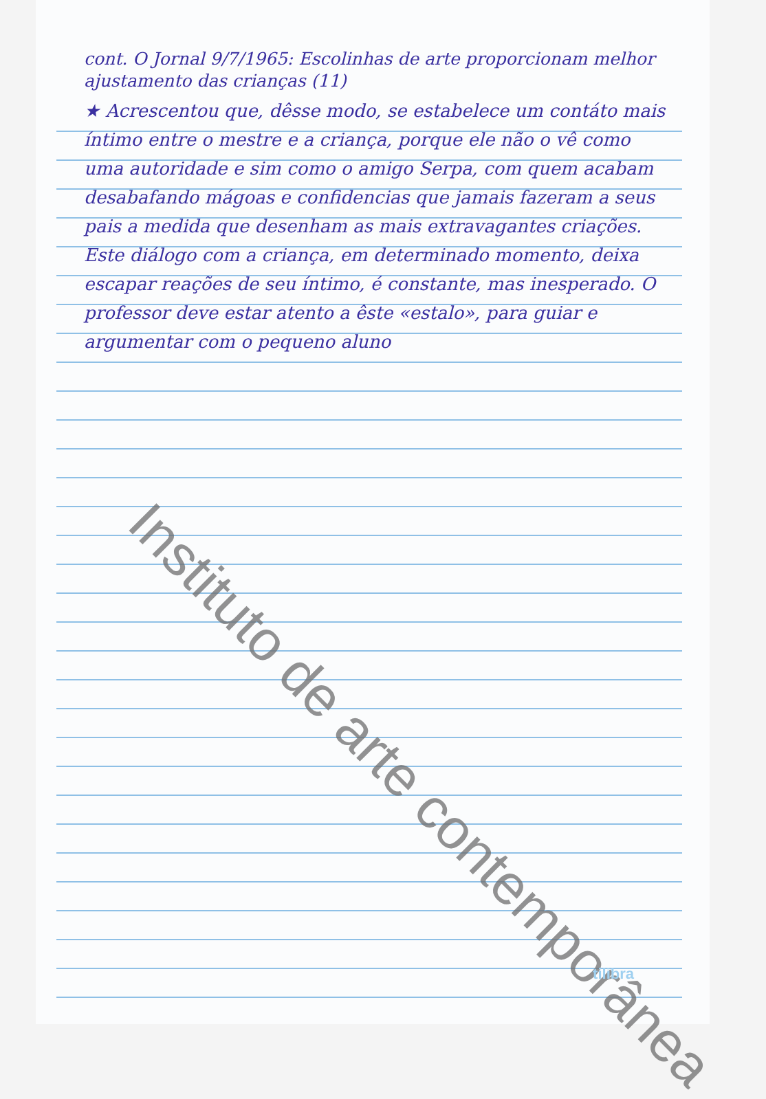cont. O Jornal 9/7/1965: Escolinhas de arte proporcionam melhor ajustamento das crianças (11)
★ Acrescentou que, dêsse modo, se estabelece um contáto mais íntimo entre o mestre e a criança, porque ele não o vê como uma autoridade e sim como o amigo Serpa, com quem acabam desabafando mágoas e confidencias que jamais fazeram a seus pais a medida que desenham as mais extravagantes criações. Este diálogo com a criança, em determinado momento, deixa escapar reações de seu íntimo, é constante, mas inesperado. O professor deve estar atento a êste «estalo», para guiar e argumentar com o pequeno aluno
Instituto de arte contemporânea
tilibra